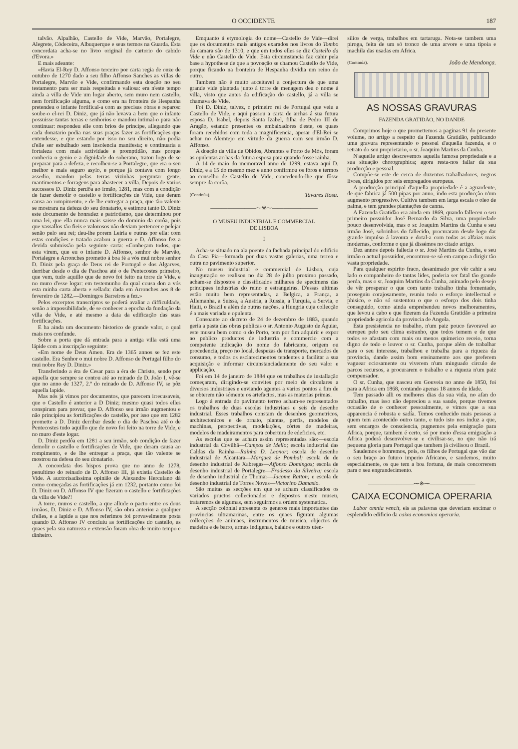O OCCIDENTE 187
talvão. Alpalhão, Castello de Vide, Marvão, Portalegre, Alegrete, Códeceira, Albuquerque e seus termos na Guarda. Esta concordata acha-se no livro original do cartorio do cabido d'Evora.»
E mais adeante:
«Havia El-Rey D. Affonso terceiro por carta regia de onze de outubro de 1270 dado a seu filho Affonso Sanches as villas de Portalegre, Marvão e Vide, confirmando esta doação no seu testamento para ser mais respeitada e valiosa: era n'este tempo ainda a villa de Vide um logar aberto, sem muro nem castello, nem fortificação alguma, e como era na fronteira de Hespanha pretendeu o infante fortifical-a com as precisas obras e reparos: soube-o el-rei D. Diniz, que já não levava a bem que o infante possuisse tantas terras e senhorios e mandou intimal-o para não continuar: respondeu elle com brios de principe, allegando que cada donatario podia nas suas praças fazer as fortificações que entendesse, e que estando por isso no seu direito, não podia d'elle ser esbulhado sem insolencia manifesta; e continuaria a fortaleza com mais actividade e promptidão, mas porque conhecia o genio e a dignidade do soberano, tratou logo de se preparar para a defeza, e recolheu-se a Portalegre, que era o seu melhor e mais seguro asylo, e porque já contava com longo assedio, mandou pelas terras vizinhas perguntar gente, mantimentos e forragens para abastecer a villa. Depois de varios successos D. Diniz perdôa ao irmão, 1281, mas com a condição de fazer demolir o castello e fortificações de Vide, que deram causa ao rompimento, e de lhe entregar a praça, que tão valente se mostrara na defeza do seu donatario, e estimou tanto D. Diniz este documento de honradez e patriotismo, que determinou por uma lei, que ella nunca mais saisse do dominio da corôa, pois que vassallos tão fieis e valorosos não deviam pertencer e pelejar senão pelo seu rei; deu-lhe porem Leiria e outras por ella: com estas condições e tratado acabou a guerra e D. Affonso fez a devida submissão pela seguinte carta: «Conheçam todos, que esta virem, que eu o infante D. Affonso, senhor de Marvão, Portalegre e Arronches prometto á boa fé a vós mui nobre senhor D. Diniz pela graça de Deus rei de Portugal e dos Algarves, derribar desde o dia de Paschoa até o de Pentecostes primeiro, que vem, tudo aquillo que de novo foi feito na torre de Vide, e no muro d'esse logar: em testemunho da qual cousa don a vós esta minha carta aberta e sellada: dada em Arronches aos 8 de fevereiro de 1282.—Domingos Barreiros a fez.»
Pelos excerptos transcriptos se poderá avaliar a difficuldade, senão a impossibilidade, de se conhecer a epocha da fundação da villa de Vide, e até mesmo a data da edificação das suas fortificações.
E ha ainda um documento historico de grande valor, o qual mais nos confunde.
Sobre a porta que dá entrada para a antiga villa está uma lápide com a inscripção seguinte:
«Em nome de Deus Amen. Era de 1365 annos se fez este castello. Era Senhor o mui nobre D. Affonso de Portugal filho do mui nobre Rey D. Diniz.»
Transferindo a éra de Cesar para a éra de Christo, sendo por aquella que sempre se contou até ao reinado de D. João I, vê-se que no anno de 1327, 2.º do reinado de D. Affonso IV, se pôz aquella lapide.
Mas nós já vimos por documentos, que parecem irrecusaveis, que o Castello é anterior a D Diniz; mesmo quasi todos elles conspiram para provar, que D. Affonso seu irmão augmentou e não principiou as fortificações do castello, por isso que em 1282 promette a D. Diniz derribar desde o dia de Paschoa até o de Pentecostes tudo aquillo que de novo foi feito na torre de Vide, e no muro d'este logar.
D. Diniz perdôa em 1281 a seu irmão, sob condição de fazer demolir o castello e fortificações de Vide, que deram causa ao rompimento, e de lhe entregar a praça, que tão valente se mostrou na defesa do seu donatario.
A concordata dos bispos prova que no anno de 1278, penultimo do reinado de D. Affonso III, já existia Castello de Vide. A auctorisadissima opinião de Alexandre Herculano dá como começadas as fortificações já em 1232, portanto como foi D. Diniz ou D. Affonso IV que fizeram o castello e fortificações da villa de Vide?!
A torre, muros e castello, a que allude o pacto entre os dous irmãos, D. Diniz e D. Affonso IV, são obra anterior a qualquer d'elles, e a lapide a que nos referimos foi provavelmente posta quando D. Affonso IV concluiu as fortificações do castello, as quaes pela sua natureza e extensão foram obra de muito tempo e dinheiro.
Emquanto á etymologia do nome—Castello de Vide—direi que os documentos mais antigos exarados nos livros do Tombo da camara são de 1310, e que em todos elles se diz Castello da Vide e não Castello de Vide. Esta circumstancia faz cahir pela base a hypothese de que a povoação se chamou Castello de Vide, porque ficando na fronteira de Hespanha dividia um reino do outro.
Tambem não é muito acceitavel a conjectura de que uma grande vide plantada junto á torre de menagem deu o nome á villa, visto que antes da edificação do castello, já a villa se chamava de Vide.
Foi D. Diniz, talvez, o primeiro rei de Portugal que veiu a Castello de Vide, e aqui passou a carta de arrhas á sua futura esposa D. Isabel, depois Santa Izabel, filha de Pedro III de Aragão, estando presentes os embaixadores d'este, os quaes foram recebidos com toda a magnificencia, apesar d'El-Rei se achar no Alemtejo em virtude da guerra com seu irmão D. Affonso.
A doação da villa de Obidos, Abrantes e Porto de Mós, foram as opulentas arrhas da futura esposa para quando fosse rainha.
A 14 de maio do memoravel anno de 1299, estava aqui D. Diniz, e a 15 do mesmo mez e anno confirmou os fóros e termos ao conselho de Castello de Vide, concedendo-lhe que fôsse sempre da corôa.
(Continúa). Tavares Rosa.
————————⁓※⁓————————
O MUSEU INDUSTRIAL E COMMERCIAL
DE LISBOA
I
Acha-se situado na ala poente da fachada principal do edificio da Casa Pia—formada por duas vastas galerias, uma terrea e outra no pavimento superior.
No museu industrial e commercial de Lisboa, cuja inauguração se realisou no dia 28 de julho proximo passado, acham-se dispostos e classificados milhares de specimens das principaes industrias do reino e estrangeiras. D'essas ultimas estão muito bem representadas, a Belgica, a França, a Allemanha, a Suissa, a Austria, a Russia, a Turquia, a Servia, o Haiti, o Brazil e além de outras nações, a Hungria cuja collecção é a mais variada e opulenta.
Consoante ao decreto de 24 de dezembro de 1883, quando geria a pasta das obras publicas o sr. Antonio Augusto de Aguiar, este museu bem como o do Porto, tem por fim adquirir e expor ao publico productos de industria e commercio com a competente indicação do nome do fabricante, origem ou procedencia, preço no local, despezas de transporte, mercados de consumo, e todos os esclarecimentos tendentes a facilitar a sua acquisição e informar circunstanciadamente do seu valor e applicação.
Foi em 14 de janeiro de 1884 que os trabalhos de installação começaram, dirigindo-se convites por meio de circulares a diversos industriaes e enviando agentes a varios pontos a fim de se obterem não sómente os artefactos, mas as materias primas.
Logo á entrada do pavimento terreo acham-se representados os trabalhos de duas escolas industriaes e seis de desenho industrial. Esses trabalhos constam de desenhos geometricos, architectonicos e de ornato, plantas, perfis, modelos de machinas, perspectivas, modelações, córtes de madeiras, modelos de madeiramentos para cobertura de edeficios, etc.
As escolas que se acham assim representadas são:—escola industrial da Covilhã—Campos de Mello; escola industrial das Caldas da Rainha—Rainha D. Leonor; escola de desenho industrial de Alcantara—Marquez de Pombal; escola de de desenho industrial de Xabregas—Affonso Domingos; escola de desenho industrial de Portalegre—Fradesso da Silveira; escola de desenho industrial de Thomar—Jacome Ratton; e escola de desenho industrial de Torres Novas—Victorino Damasio.
São muitas as secções em que se acham classificados os variados pructos collecionados e dispostos n'este museu, trataremos de algumas, sem seguirmos a ordem systematica.
A secção colonial apresenta os generos mais importantes das provincias ultramarinas, entre os quaes figuram algumas collecções de animaes, instrumentos de musica, objectos de madeira e de barro, armas indigenas, balaios e outros uten-
silios de verga, trabalhos em tartaruga. Nota-se tambem uma piroga, feita de um só tronco de uma arvore e uma tipoia e machila das usadas em Africa.
(Continúa). João de Mendonça.
AS NOSSAS GRAVURAS
FAZENDA GRATIDÃO, NO DANDE
Comprimos hoje o que promettemos a paginas 91 do presente volume, no artigo a respeito da Fazenda Gratidão, publicando uma gravura representando o pessoal d'aquella fazenda, e o retrato do seu proprietario, o sr. Joaquim Martins da Cunha.
N'aquelle artigo descrevemos aquella famosa propriedade e a sua situação chorographica; agora resta-nos fallar da sua producção e pessoal.
Compõe-se este de cerca de duzentos trabalhadores, negros livres, dirigidos por seis empregados europeus.
A producção principal d'aquella propriedade é a aguardente, de que fabrica já 500 pipas por anno, indo esta producção n'um augmento progressivo. Cultiva tambem em larga escala o oleo de palma, e tem grandes plantações de canna.
A Fazenda Gratidão era ainda em 1869, quando falleceu o seu primeiro possuidor José Bernardo da Silva, uma propriedade pouco desenvolvida, mas o sr. Joaquim Martins da Cunha e seu irmão José, sobrinhos do fallecido, procuraram desde logo dar grande impulso á lavoura e dotal-a com todas as alfaias mais modernas, conforme o que já dissémos no citado artigo.
Dez annos depois fallecia o sr. José Martins da Cunha, e seu irmão o actual possuidor, encontrou-se só em campo a dirigir tão vasta propriedade.
Para qualquer espirito fraco, desanimado por vêr cahir a seu lado o companheiro de tantas lides, poderia ser fatal tão grande perda, mas o sr. Joaquim Martins da Cunha, animado pelo desejo de vêr prosperar o que com tanto trabalho tinha fomentado, proseguiu corajosamente, reuniu todo o esforço intellectual e phisico, e não só sustentou o que o esforço dos dois tinha conseguido, como ainda emprehendeu novos melhoramentos, que levou a cabo e que fizeram da Fazenda Gratidão a primeira propriedade agricola da provincia de Angola.
Esta presistencia no trabalho, n'um paiz pouco favoravel ao europeu pelo seu clima estranho, que todos temem e de que todos se afastam com mais ou menos quimerico receio, torna digno de todo o louvor o sr. Cunha, porque além de trabalhar para o seu interesse, trabalhou e trabalha para a riqueza da provincia, dando assim bom ensinamento aos que preferem vaguear ociosamente ou viverem n'um minguado circulo de parcos recursos, a procurarem o trabalho e a riqueza n'um paiz compensador.
O sr. Cunha, que nasceu em Gouveia no anno de 1850, foi para a Africa em 1868, contando apenas 18 annos de idade.
Tem passado alli os melhores dias da sua vida, no afan do trabalho, mas isso não depreciou a sua saude, porque tivemos occasião de o conhecer pessoalmente, e vimos que a sua apparencia é robusta e sadía. Temos conhecido mais pessoas a quem tem acontecido outro tanto, e tudo isto nos induz a que, sem encargos de consciencia, pugnemos pela emigração para Africa, porque, tambem é certo, só por meio d'essa emigração a Africa poderá desenvolver-se e civilisar-se, no que não irá pequena gloria para Portugal que tamhem já civilisou o Brazil.
Saudemos e honremos, pois, os filhos de Portugal que vão dar o seu braço ao futuro imperio Africano, e saudemos, muito especialmente, os que tem a boa fortuna, de mais concorrerem para o seu engrandecimento.
————————⁓※⁓————————
CAIXA ECONOMICA OPERARIA
Labor omnia vencit, eis as palavras que deveriam encimar o esplendido edificio da caixa economica operaria.